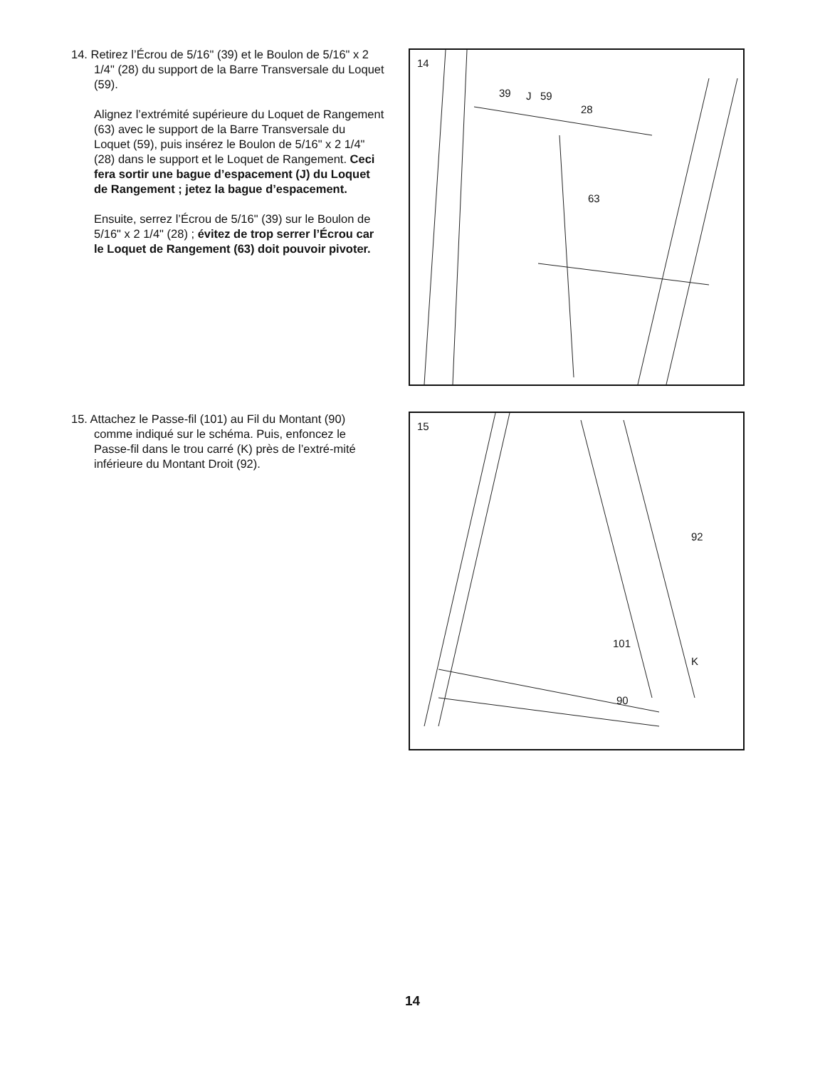14. Retirez l’Écrou de 5/16" (39) et le Boulon de 5/16" x 2 1/4" (28) du support de la Barre Transversale du Loquet (59).
Alignez l’extrémité supérieure du Loquet de Rangement (63) avec le support de la Barre Transversale du Loquet (59), puis insérez le Boulon de 5/16" x 2 1/4" (28) dans le support et le Loquet de Rangement. Ceci fera sortir une bague d’espacement (J) du Loquet de Rangement ; jetez la bague d’espacement.
Ensuite, serrez l’Écrou de 5/16" (39) sur le Boulon de 5/16" x 2 1/4" (28) ; évitez de trop serrer l’Écrou car le Loquet de Rangement (63) doit pouvoir pivoter.
14
39 J 59
28
63
15. Attachez le Passe-fil (101) au Fil du Montant (90) comme indiqué sur le schéma. Puis, enfoncez le Passe-fil dans le trou carré (K) près de l’extré-mité inférieure du Montant Droit (92).
15
92
101
K
90
14